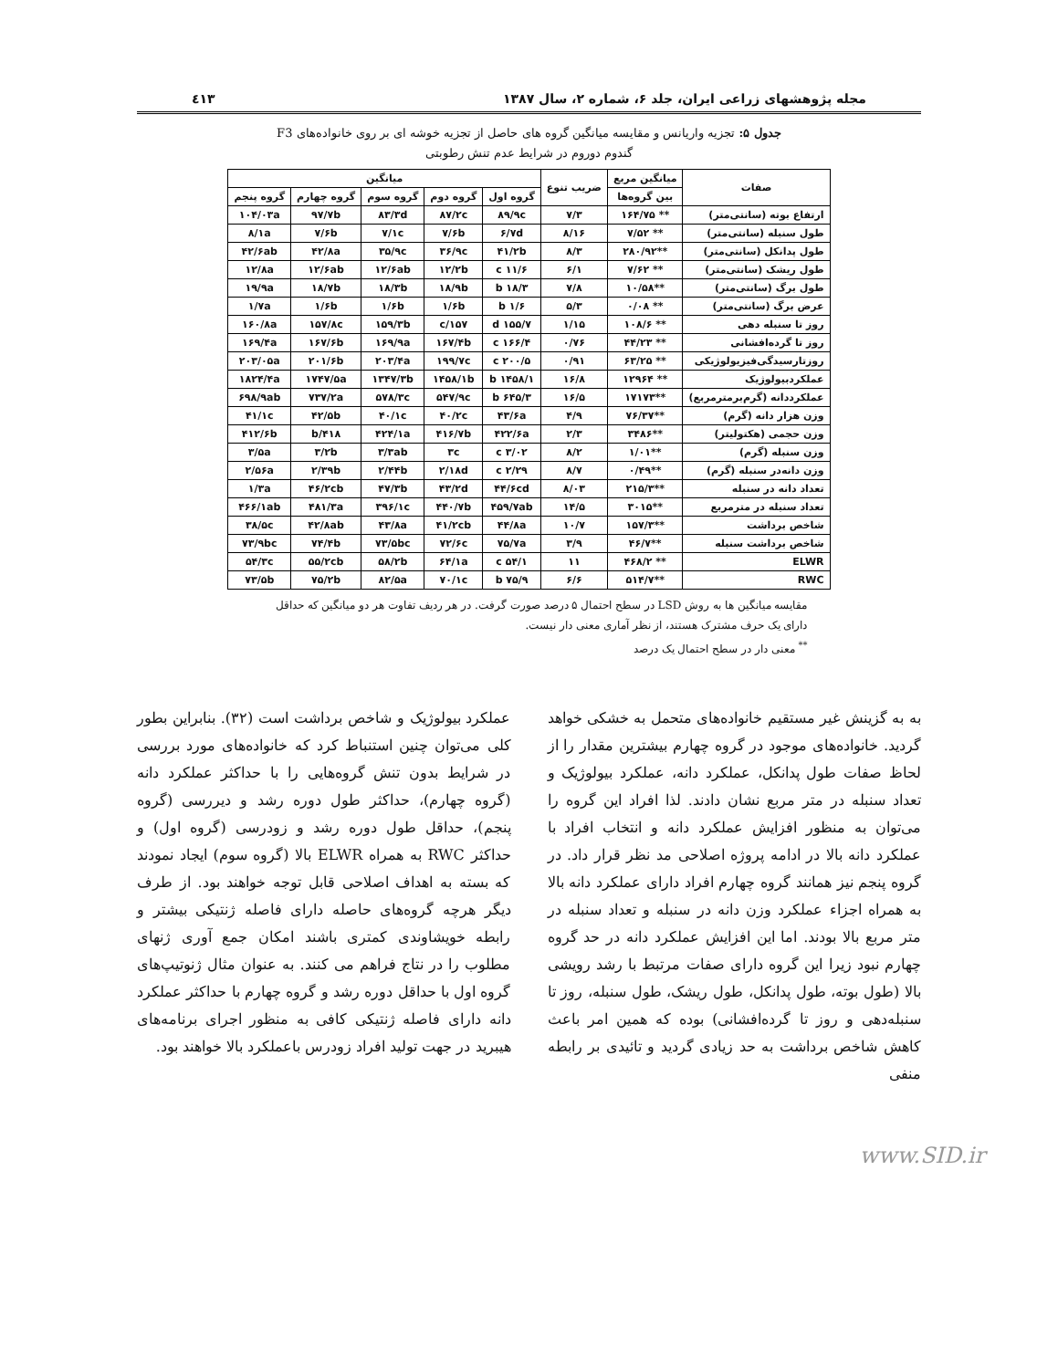مجله پژوهشهای زراعی ایران، جلد ۶، شماره ۲، سال ۱۳۸۷ ٤١٣
جدول ۵: تجزیه واریانس و مقایسه میانگین گروه های حاصل از تجزیه خوشه ای بر روی خانواده‌های F3
گندوم دوروم در شرایط عدم تنش رطوبتی
| صفات | میانگین مربع | ضریب تنوع | میانگین | | | | |
| --- | --- | --- | --- | --- | --- | --- | --- |
| | بین گروه‌ها | | گروه اول | گروه دوم | گروه سوم | گروه چهارم | گروه پنجم |
| ارتفاع بوته (سانتی‌متر) | ** ۱۶۴/۷۵ | ۷/۳ | ۸۹/۹c | ۸۷/۲c | ۸۳/۳d | ۹۷/۷b | ۱۰۴/۰۳a |
| طول سنبله (سانتی‌متر) | ** ۷/۵۲ | ۸/۱۶ | ۶/۷d | ۷/۶b | ۷/۱c | ۷/۶b | ۸/۱a |
| طول پدانکل (سانتی‌متر) | **۲۸۰/۹۲ | ۸/۳ | ۴۱/۲b | ۳۶/۹c | ۳۵/۹c | ۴۲/۸a | ۴۲/۶ab |
| طول ریشک (سانتی‌متر) | ** ۷/۶۲ | ۶/۱ | ۱۱/۶ c | ۱۲/۲b | ۱۲/۶ab | ۱۲/۶ab | ۱۲/۸a |
| طول برگ (سانتی‌متر) | **۱۰/۵۸ | ۷/۸ | ۱۸/۳ b | ۱۸/۹b | ۱۸/۳b | ۱۸/۷b | ۱۹/۹a |
| عرض برگ (سانتی‌متر) | ** ۰/۰۸ | ۵/۳ | ۱/۶ b | ۱/۶b | ۱/۶b | ۱/۶b | ۱/۷a |
| روز تا سنبله دهی | ** ۱۰۸/۶ | ۱/۱۵ | ۱۵۵/۷ d | ۱۵۷/c | ۱۵۹/۳b | ۱۵۷/۸c | ۱۶۰/۸a |
| روز تا گرده‌افشانی | ** ۴۴/۲۳ | ۰/۷۶ | ۱۶۶/۴ c | ۱۶۷/۴b | ۱۶۹/۹a | ۱۶۷/۶b | ۱۶۹/۴a |
| روزتارسیدگی‌فیزیولوژیکی | ** ۶۳/۲۵ | ۰/۹۱ | ۲۰۰/۵ c | ۱۹۹/۷c | ۲۰۳/۴a | ۲۰۱/۶b | ۲۰۳/۰۵a |
| عملکردبیولوژیک | ** ۱۲۹۶۴ | ۱۶/۸ | ۱۴۵۸/۱ b | ۱۴۵۸/۱b | ۱۳۴۷/۳b | ۱۷۴۷/۵a | ۱۸۲۴/۴a |
| عملکرددانه (گرم‌برمترمربع) | **۱۷۱۷۳ | ۱۶/۵ | ۶۴۵/۳ b | ۵۴۷/۹c | ۵۷۸/۳c | ۷۳۷/۲a | ۶۹۸/۹ab |
| وزن هزار دانه (گرم) | **۷۶/۳۷ | ۴/۹ | ۴۳/۶a | ۴۰/۲c | ۴۰/۱c | ۴۲/۵b | ۴۱/۱c |
| وزن حجمی (هکتولیتر) | **۳۴۸۶ | ۲/۳ | ۴۲۲/۶a | ۴۱۶/۷b | ۴۲۴/۱a | ۴۱۸/b | ۴۱۲/۶b |
| وزن سنبله (گرم) | **۱/۰۱ | ۸/۲ | ۳/۰۲ c | ۳c | ۳/۳ab | ۳/۲b | ۳/۵a |
| وزن دانه‌در سنبله (گرم) | **۰/۴۹ | ۸/۷ | ۲/۲۹ c | ۲/۱۸d | ۲/۴۴b | ۲/۳۹b | ۲/۵۶a |
| تعداد دانه در سنبله | **۲۱۵/۳ | ۸/۰۳ | ۴۴/۶cd | ۴۳/۲d | ۴۷/۳b | ۴۶/۲cb | ۱/۳a |
| تعداد سنبله در مترمربع | **۳۰۱۵ | ۱۴/۵ | ۴۵۹/۷ab | ۴۴۰/۷b | ۳۹۶/۱c | ۴۸۱/۳a | ۴۶۶/۱ab |
| شاخص برداشت | **۱۵۷/۳ | ۱۰/۷ | ۴۴/۸a | ۴۱/۲cb | ۴۳/۸a | ۴۲/۸ab | ۳۸/۵c |
| شاخص برداشت سنبله | **۴۶/۷ | ۳/۹ | ۷۵/۷a | ۷۲/۶c | ۷۳/۵bc | ۷۴/۴b | ۷۳/۹bc |
| ELWR | ** ۴۶۸/۲ | ۱۱ | ۵۴/۱ c | ۶۴/۱a | ۵۸/۲b | ۵۵/۲cb | ۵۴/۳c |
| RWC | **۵۱۴/۷ | ۶/۶ | ۷۵/۹ b | ۷۰/۱c | ۸۲/۵a | ۷۵/۲b | ۷۳/۵b |
مقایسه میانگین ها به روش LSD در سطح احتمال ۵ درصد صورت گرفت. در هر ردیف تفاوت هر دو میانگین که حداقل دارای یک حرف مشترک هستند، از نظر آماری معنی دار نیست.
<sup>**</sup> معنی دار در سطح احتمال یک درصد
به به گزینش غیر مستقیم خانواده‌های متحمل به خشکی خواهد گردید. خانواده‌های موجود در گروه چهارم بیشترین مقدار را از لحاظ صفات طول پدانکل، عملکرد دانه، عملکرد بیولوژیک و تعداد سنبله در متر مربع نشان دادند. لذا افراد این گروه را می‌توان به منظور افزایش عملکرد دانه و انتخاب افراد با عملکرد دانه بالا در ادامه پروژه اصلاحی مد نظر قرار داد. در گروه پنجم نیز همانند گروه چهارم افراد دارای عملکرد دانه بالا به همراه اجزاء عملکرد وزن دانه در سنبله و تعداد سنبله در متر مربع بالا بودند. اما این افزایش عملکرد دانه در حد گروه چهارم نبود زیرا این گروه دارای صفات مرتبط با رشد رویشی بالا (طول بوته، طول پدانکل، طول ریشک، طول سنبله، روز تا سنبله‌دهی و روز تا گرده‌افشانی) بوده که همین امر باعث کاهش شاخص برداشت به حد زیادی گردید و تائیدی بر رابطه منفی
عملکرد بیولوژیک و شاخص برداشت است (۳۲). بنابراین بطور کلی می‌توان چنین استنباط کرد که خانواده‌های مورد بررسی در شرایط بدون تنش گروه‌هایی را با حداکثر عملکرد دانه (گروه چهارم)، حداکثر طول دوره رشد و دیررسی (گروه پنجم)، حداقل طول دوره رشد و زودرسی (گروه اول) و حداکثر RWC به همراه ELWR بالا (گروه سوم) ایجاد نمودند که بسته به اهداف اصلاحی قابل توجه خواهند بود. از طرف دیگر هرچه گروه‌های حاصله دارای فاصله ژنتیکی بیشتر و رابطه خویشاوندی کمتری باشند امکان جمع آوری ژنهای مطلوب را در نتاج فراهم می کنند. به عنوان مثال ژنوتیپ‌های گروه اول با حداقل دوره رشد و گروه چهارم با حداکثر عملکرد دانه دارای فاصله ژنتیکی کافی به منظور اجرای برنامه‌های هیبرید در جهت تولید افراد زودرس باعملکرد بالا خواهند بود.
www.SID.ir